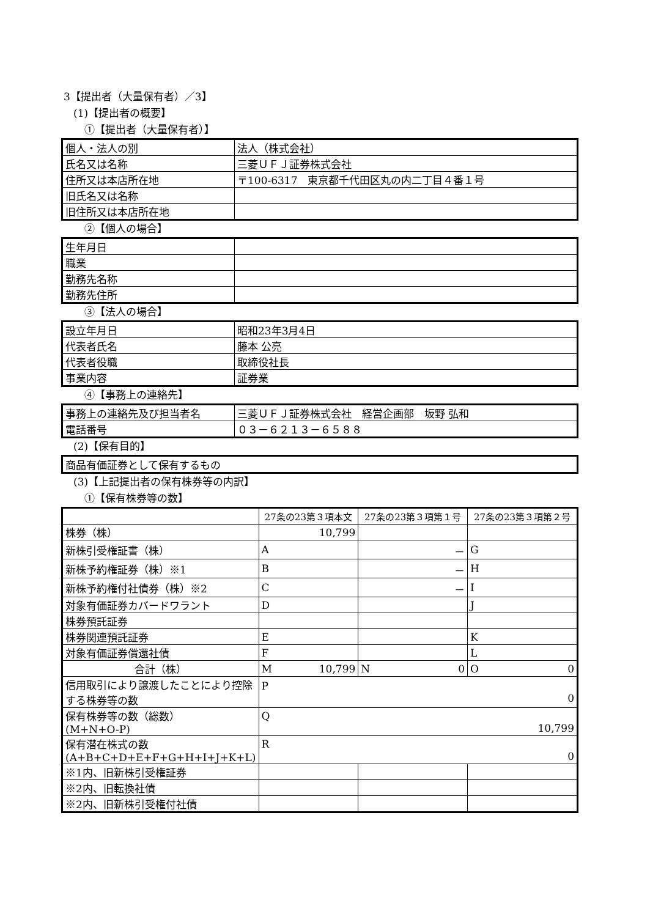3【提出者（大量保有者）／3】
(1)【提出者の概要】
①【提出者（大量保有者）】
| 個人・法人の別 | 法人（株式会社） |
| 氏名又は名称 | 三菱ＵＦＪ証券株式会社 |
| 住所又は本店所在地 | 〒100-6317 東京都千代田区丸の内二丁目４番１号 |
| 旧氏名又は名称 | |
| 旧住所又は本店所在地 | |
②【個人の場合】
| 生年月日 | |
| 職業 | |
| 勤務先名称 | |
| 勤務先住所 | |
③【法人の場合】
| 設立年月日 | 昭和23年3月4日 |
| 代表者氏名 | 藤本 公亮 |
| 代表者役職 | 取締役社長 |
| 事業内容 | 証券業 |
④【事務上の連絡先】
| 事務上の連絡先及び担当者名 | 三菱ＵＦＪ証券株式会社 経営企画部 坂野 弘和 |
| 電話番号 | ０３－６２１３－６５８８ |
(2)【保有目的】
| 商品有価証券として保有するもの |
(3)【上記提出者の保有株券等の内訳】
①【保有株券等の数】
| | 27条の23第３項本文 | 27条の23第３項第１号 | 27条の23第３項第２号 |
| 株券（株） | 10,799 | | |
| 新株引受権証書（株） | A | － | G |
| 新株予約権証券（株）※1 | B | － | H |
| 新株予約権付社債券（株）※2 | C | － | I |
| 対象有価証券カバードワラント | D | | J |
| 株券預託証券 | | | |
| 株券関連預託証券 | E | | K |
| 対象有価証券償還社債 | F | | L |
| 合計（株） | M 10,799 | N 0 | O 0 |
| 信用取引により譲渡したことにより控除する株券等の数 | P 0 | | |
| 保有株券等の数（総数） (M+N+O-P) | Q 10,799 | | |
| 保有潜在株式の数 (A+B+C+D+E+F+G+H+I+J+K+L) | R 0 | | |
| ※1内、旧新株引受権証券 | | | |
| ※2内、旧転換社債 | | | |
| ※2内、旧新株引受権付社債 | | | |